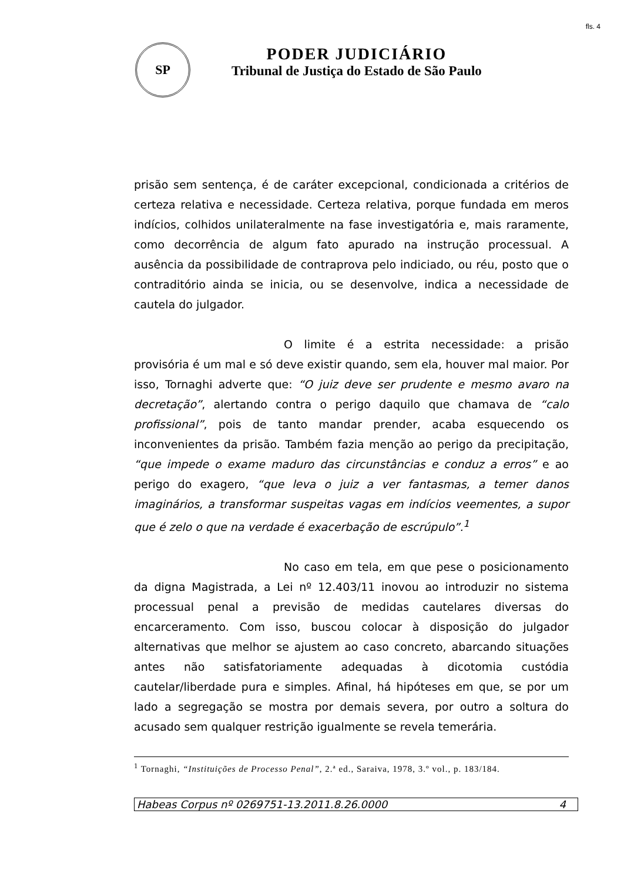fls. 4
SP
PODER JUDICIÁRIO
Tribunal de Justiça do Estado de São Paulo
prisão sem sentença, é de caráter excepcional, condicionada a critérios de certeza relativa e necessidade. Certeza relativa, porque fundada em meros indícios, colhidos unilateralmente na fase investigatória e, mais raramente, como decorrência de algum fato apurado na instrução processual. A ausência da possibilidade de contraprova pelo indiciado, ou réu, posto que o contraditório ainda se inicia, ou se desenvolve, indica a necessidade de cautela do julgador.
O limite é a estrita necessidade: a prisão provisória é um mal e só deve existir quando, sem ela, houver mal maior. Por isso, Tornaghi adverte que: “O juiz deve ser prudente e mesmo avaro na decretação”, alertando contra o perigo daquilo que chamava de “calo profissional”, pois de tanto mandar prender, acaba esquecendo os inconvenientes da prisão. Também fazia menção ao perigo da precipitação, “que impede o exame maduro das circunstâncias e conduz a erros” e ao perigo do exagero, “que leva o juiz a ver fantasmas, a temer danos imaginários, a transformar suspeitas vagas em indícios veementes, a supor que é zelo o que na verdade é exacerbação de escrúpulo”.<sup>1</sup>
No caso em tela, em que pese o posicionamento da digna Magistrada, a Lei nº 12.403/11 inovou ao introduzir no sistema processual penal a previsão de medidas cautelares diversas do encarceramento. Com isso, buscou colocar à disposição do julgador alternativas que melhor se ajustem ao caso concreto, abarcando situações antes não satisfatoriamente adequadas à dicotomia custódia cautelar/liberdade pura e simples. Afinal, há hipóteses em que, se por um lado a segregação se mostra por demais severa, por outro a soltura do acusado sem qualquer restrição igualmente se revela temerária.
<sup>1</sup> Tornaghi, “Instituições de Processo Penal”, 2.ª ed., Saraiva, 1978, 3.º vol., p. 183/184.
Habeas Corpus nº 0269751-13.2011.8.26.0000 4